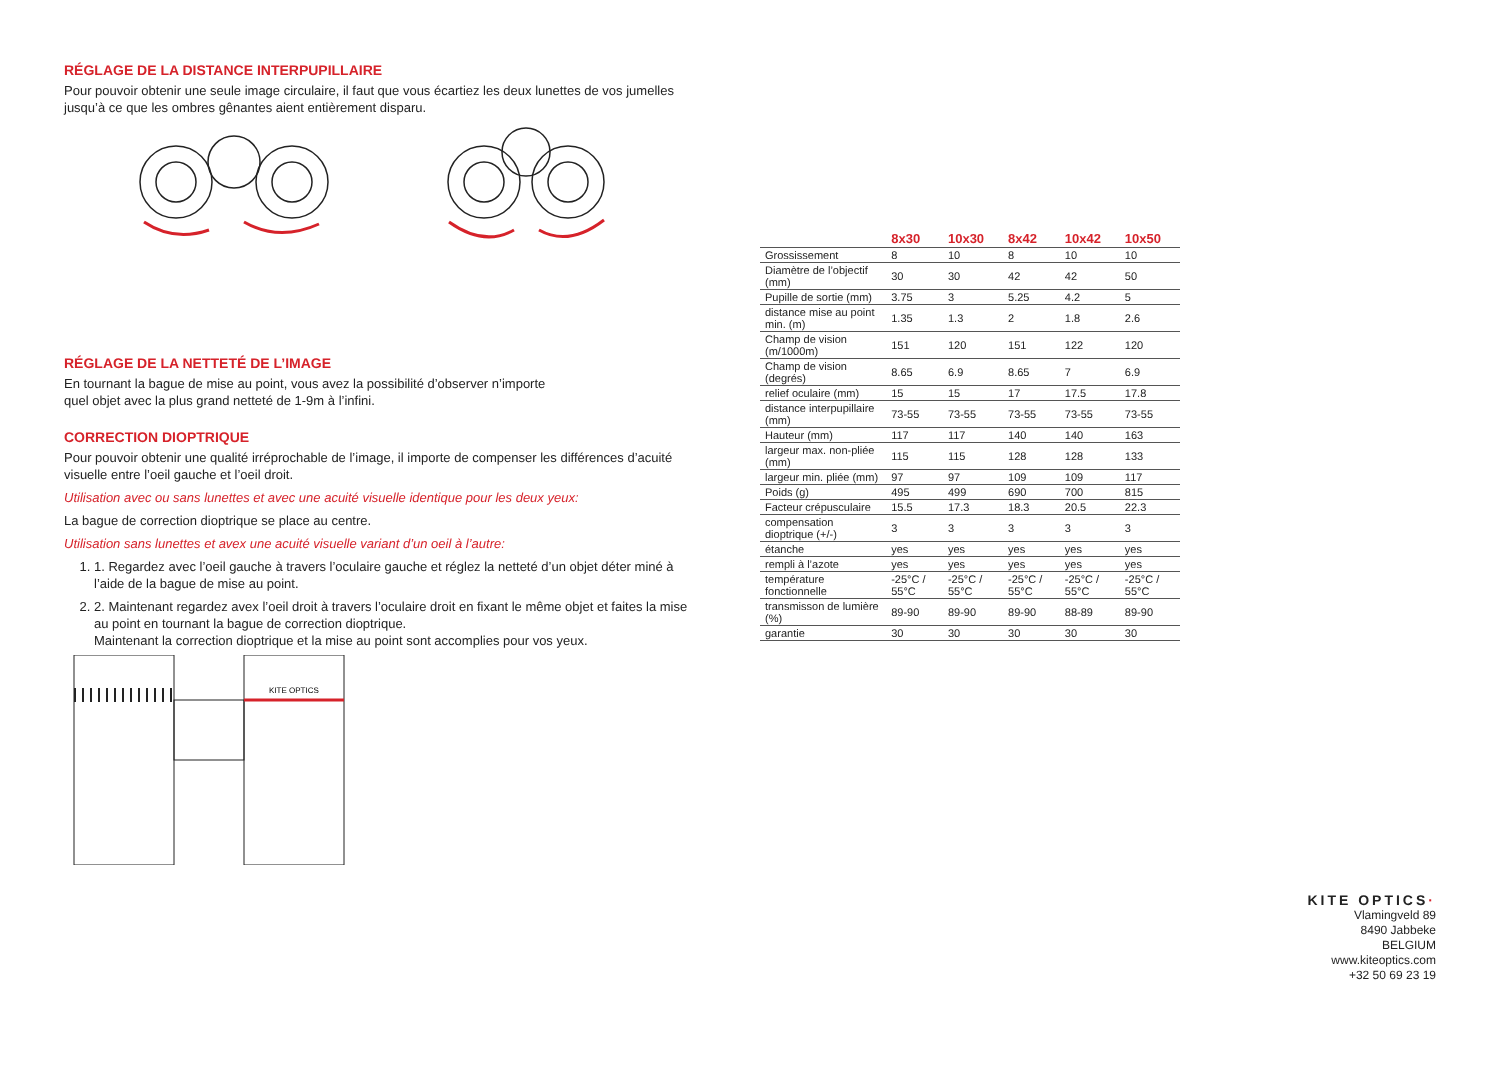RÉGLAGE DE LA DISTANCE INTERPUPILLAIRE
Pour pouvoir obtenir une seule image circulaire, il faut que vous écartiez les deux lunettes de vos jumelles jusqu’à ce que les ombres gênantes aient entièrement disparu.
RÉGLAGE DE LA NETTETÉ DE L’IMAGE
En tournant la bague de mise au point, vous avez la possibilité d’observer n’importe
quel objet avec la plus grand netteté de 1-9m à l’infini.
CORRECTION DIOPTRIQUE
Pour pouvoir obtenir une qualité irréprochable de l’image, il importe de compenser les différences d’acuité visuelle entre l’oeil gauche et l’oeil droit.
Utilisation avec ou sans lunettes et avec une acuité visuelle identique pour les deux yeux:
La bague de correction dioptrique se place au centre.
Utilisation sans lunettes et avex une acuité visuelle variant d’un oeil à l’autre:
1. 1. Regardez avec l’oeil gauche à travers l’oculaire gauche et réglez la netteté d’un objet déter miné à l’aide de la bague de mise au point.
2. 2. Maintenant regardez avex l’oeil droit à travers l’oculaire droit en fixant le même objet et faites la mise au point en tournant la bague de correction dioptrique.
Maintenant la correction dioptrique et la mise au point sont accomplies pour vos yeux.
KITE OPTICS
| | 8x30 | 10x30 | 8x42 | 10x42 | 10x50 |
| --- | --- | --- | --- | --- | --- |
| Grossissement | 8 | 10 | 8 | 10 | 10 |
| Diamètre de l’objectif (mm) | 30 | 30 | 42 | 42 | 50 |
| Pupille de sortie (mm) | 3.75 | 3 | 5.25 | 4.2 | 5 |
| distance mise au point min. (m) | 1.35 | 1.3 | 2 | 1.8 | 2.6 |
| Champ de vision (m/1000m) | 151 | 120 | 151 | 122 | 120 |
| Champ de vision (degrés) | 8.65 | 6.9 | 8.65 | 7 | 6.9 |
| relief oculaire (mm) | 15 | 15 | 17 | 17.5 | 17.8 |
| distance interpupillaire (mm) | 73-55 | 73-55 | 73-55 | 73-55 | 73-55 |
| Hauteur (mm) | 117 | 117 | 140 | 140 | 163 |
| largeur max. non-pliée (mm) | 115 | 115 | 128 | 128 | 133 |
| largeur min. pliée (mm) | 97 | 97 | 109 | 109 | 117 |
| Poids (g) | 495 | 499 | 690 | 700 | 815 |
| Facteur crépusculaire | 15.5 | 17.3 | 18.3 | 20.5 | 22.3 |
| compensation dioptrique (+/-) | 3 | 3 | 3 | 3 | 3 |
| étanche | yes | yes | yes | yes | yes |
| rempli à l’azote | yes | yes | yes | yes | yes |
| température fonctionnelle | -25°C / 55°C | -25°C / 55°C | -25°C / 55°C | -25°C / 55°C | -25°C / 55°C |
| transmisson de lumière (%) | 89-90 | 89-90 | 89-90 | 88-89 | 89-90 |
| garantie | 30 | 30 | 30 | 30 | 30 |
KITE OPTICS·
Vlamingveld 89
8490 Jabbeke
BELGIUM
www.kiteoptics.com
+32 50 69 23 19